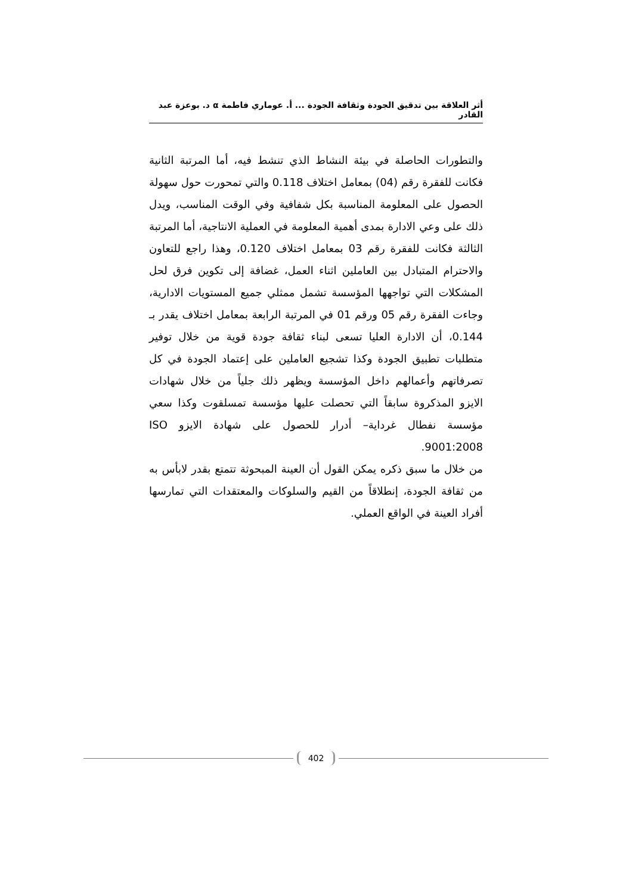أثر العلاقة بين تدقيق الجودة وثقافة الجودة ... أ. عوماري فاطمة α د. بوعزة عبد القادر
والتطورات الحاصلة في بيئة النشاط الذي تنشط فيه، أما المرتبة الثانية فكانت للفقرة رقم (04) بمعامل اختلاف 0.118 والتي تمحورت حول سهولة الحصول على المعلومة المناسبة بكل شفافية وفي الوقت المناسب، ويدل ذلك على وعي الادارة بمدى أهمية المعلومة في العملية الانتاجية، أما المرتبة الثالثة فكانت للفقرة رقم 03 بمعامل اختلاف 0.120، وهذا راجع للتعاون والاحترام المتبادل بين العاملين اثناء العمل، غضافة إلى تكوين فرق لحل المشكلات التي تواجهها المؤسسة تشمل ممثلي جميع المستويات الادارية، وجاءت الفقرة رقم 05 ورقم 01 في المرتبة الرابعة بمعامل اختلاف يقدر بـ 0.144، أن الادارة العليا تسعى لبناء ثقافة جودة قوية من خلال توفير متطلبات تطبيق الجودة وكذا تشجيع العاملين على إعتماد الجودة في كل تصرفاتهم وأعمالهم داخل المؤسسة ويظهر ذلك جلياً من خلال شهادات الايزو المذكروة سابقاً التي تحصلت عليها مؤسسة تمسلقوت وكذا سعي مؤسسة نفطال غرداية– أدرار للحصول على شهادة الايزو ISO 9001:2008.
من خلال ما سبق ذكره يمكن القول أن العينة المبحوثة تتمتع بقدر لابأس به من ثقافة الجودة، إنطلاقاً من القيم والسلوكات والمعتقدات التي تمارسها أفراد العينة في الواقع العملي.
402